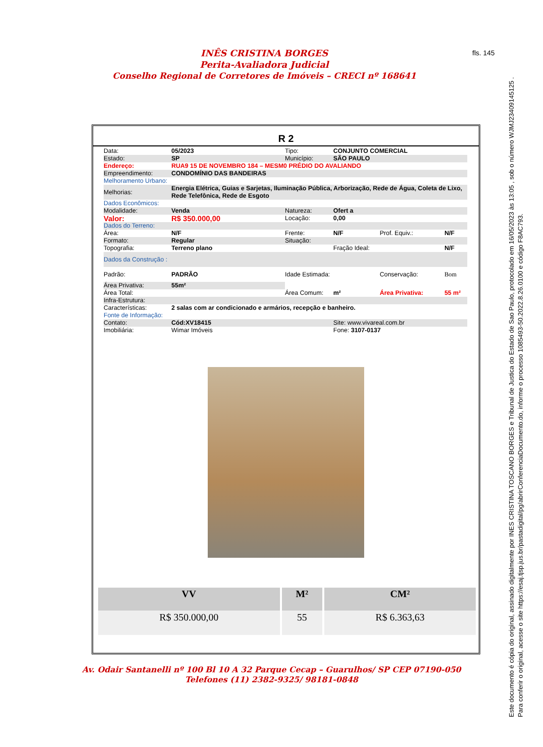INÊS CRISTINA BORGES
Perita-Avaliadora Judicial
Conselho Regional de Corretores de Imóveis – CRECI nº 168641
fls. 145
R 2
| Data: | 05/2023 | Tipo: | CONJUNTO COMERCIAL | | |
| Estado: | SP | Município: | SÃO PAULO | | |
| Endereço: | RUA9 15 DE NOVEMBRO 184 – MESM0 PRÉDIO DO AVALIANDO | | | | |
| Empreendimento: | CONDOMÍNIO DAS BANDEIRAS | | | | |
| Melhoramento Urbano: | | | | | |
| Melhorias: | Energia Elétrica, Guias e Sarjetas, Iluminação Pública, Arborização, Rede de Água, Coleta de Lixo, Rede Telefônica, Rede de Esgoto | | | | |
| Dados Econômicos: | | | | | |
| Modalidade: | Venda | Natureza: | Ofert a | | |
| Valor: | R$ 350.000,00 | Locação: | 0,00 | | |
| Dados do Terreno: | | | | | |
| Área: | N/F | Frente: | N/F | Prof. Equiv.: | N/F |
| Formato: | Regular | Situação: | | | |
| Topografia: | Terreno plano | | Fração Ideal: | | N/F |
| Dados da Construção : | | | | | |
| Padrão: | PADRÃO | Idade Estimada: | | Conservação: | Bom |
| Área Privativa: | 55m² | | | | |
| Área Total: | | Área Comum: | m² | Área Privativa: | 55 m² |
| Infra-Estrutura: | | | | | |
| Características: | 2 salas com ar condicionado e armários, recepção e banheiro. | | | | |
| Fonte de Informação: | | | | | |
| Contato: | Cód:XV18415 | | Site: www.vivareal.com.br | | |
| Imobiliária: | Wimar Imóveis | | Fone: 3107-0137 | | |
| VV | M² | CM² |
| --- | --- | --- |
| R$ 350.000,00 | 55 | R$ 6.363,63 |
Av. Odair Santanelli nº 100 Bl 10 A 32 Parque Cecap – Guarulhos/ SP CEP 07190-050
Telefones (11) 2382-9325/ 98181-0848
Este documento é cópia do original, assinado digitalmente por INES CRISTINA TOSCANO BORGES e Tribunal de Justica do Estado de Sao Paulo, protocolado em 16/05/2023 às 13:05 , sob o número WJMJ23409145125 .
Para conferir o original, acesse o site https://esaj.tjsp.jus.br/pastadigital/pg/abrirConferenciaDocumento.do, informe o processo 1085493-50.2022.8.26.0100 e código F8AC793.